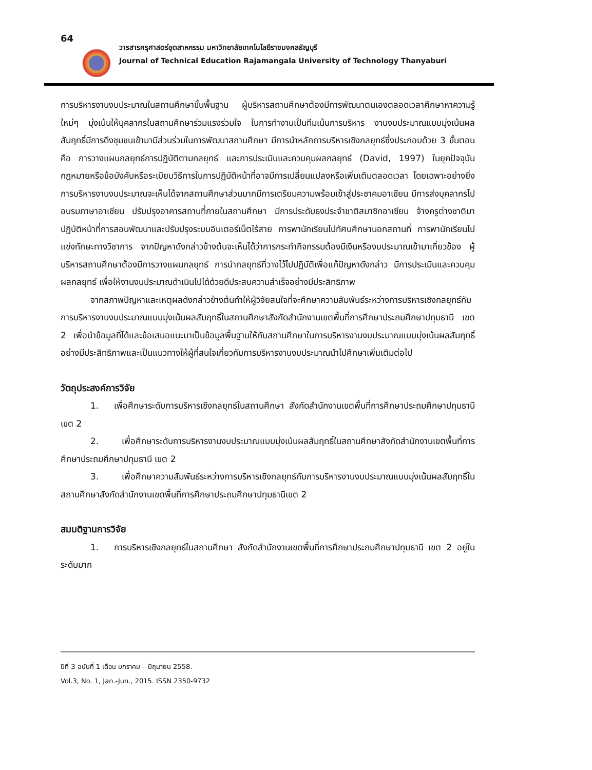64
วารสารครุศาสตร์อุตสาหกรรม มหาวิทยาลัยเทคโนโลยีราชมงคลธัญบุรี
Journal of Technical Education Rajamangala University of Technology Thanyaburi
การบริหารงานงบประมาณในสถานศึกษาขั้นพื้นฐาน ผู้บริหารสถานศึกษาต้องมีการพัฒนาตนเองตลอดเวลาศึกษาหาความรู้ใหม่ๆ มุ่งเน้นให้บุคลากรในสถานศึกษาร่วมแรงร่วมใจ ในการทำงานเป็นทีมเน้นการบริหาร งานงบประมาณแบบมุ่งเน้นผลสัมฤทธิ์มีการดึงชุมชนเข้ามามีส่วนร่วมในการพัฒนาสถานศึกษา มีการนำหลักการบริหารเชิงกลยุทธ์ซึ่งประกอบด้วย 3 ขั้นตอน คือ การวางแผนกลยุทธ์การปฏิบัติตามกลยุทธ์ และการประเมินและควบคุมผลกลยุทธ์ (David, 1997) ในยุคปัจจุบันกฎหมายหรือข้อบังคับหรือระเบียบวิธีการในการปฏิบัติหน้าที่อาจมีการเปลี่ยนแปลงหรือเพิ่มเติมตลอดเวลา โดยเฉพาะอย่างยิ่งการบริหารงานงบประมาณจะเห็นได้จากสถานศึกษาส่วนมากมีการเตรียมความพร้อมเข้าสู่ประชาคมอาเซียน มีการส่งบุคลากรไปอบรมภาษาอาเซียน ปรับปรุงอาคารสถานที่ภายในสถานศึกษา มีการประดับธงประจำชาติสมาชิกอาเซียน จ้างครูต่างชาติมาปฏิบัติหน้าที่การสอนพัฒนาและปรับปรุงระบบอินเตอร์เน็ตไร้สาย การพานักเรียนไปทัศนศึกษานอกสถานที่ การพานักเรียนไปแข่งทักษะทางวิชาการ จากปัญหาดังกล่าวข้างต้นจะเห็นได้ว่าการกระทำกิจกรรมต้องมีเงินหรืองบประมาณเข้ามาเกี่ยวข้อง ผู้บริหารสถานศึกษาต้องมีการวางแผนกลยุทธ์ การนำกลยุทธ์ที่วางไว้ไปปฏิบัติเพื่อแก้ปัญหาดังกล่าว มีการประเมินและควบคุมผลกลยุทธ์ เพื่อให้งานงบประมาณดำเนินไปได้ด้วยดีประสบความสำเร็จอย่างมีประสิทธิภาพ
จากสภาพปัญหาและเหตุผลดังกล่าวข้างต้นทำให้ผู้วิจัยสนใจที่จะศึกษาความสัมพันธ์ระหว่างการบริหารเชิงกลยุทธ์กับการบริหารงานงบประมาณแบบมุ่งเน้นผลสัมฤทธิ์ในสถานศึกษาสังกัดสำนักงานเขตพื้นที่การศึกษาประถมศึกษาปทุมธานี เขต 2 เพื่อนำข้อมูลที่ได้และข้อเสนอแนะมาเป็นข้อมูลพื้นฐานให้กับสถานศึกษาในการบริหารงานงบประมาณแบบมุ่งเน้นผลสัมฤทธิ์อย่างมีประสิทธิภาพและเป็นแนวทางให้ผู้ที่สนใจเกี่ยวกับการบริหารงานงบประมาณนำไปศึกษาเพิ่มเติมต่อไป
วัตถุประสงค์การวิจัย
1. เพื่อศึกษาระดับการบริหารเชิงกลยุทธ์ในสถานศึกษา สังกัดสำนักงานเขตพื้นที่การศึกษาประถมศึกษาปทุมธานี เขต 2
2. เพื่อศึกษาระดับการบริหารงานงบประมาณแบบมุ่งเน้นผลสัมฤทธิ์ในสถานศึกษาสังกัดสำนักงานเขตพื้นที่การศึกษาประถมศึกษาปทุมธานี เขต 2
3. เพื่อศึกษาความสัมพันธ์ระหว่างการบริหารเชิงกลยุทธ์กับการบริหารงานงบประมาณแบบมุ่งเน้นผลสัมฤทธิ์ในสถานศึกษาสังกัดสำนักงานเขตพื้นที่การศึกษาประถมศึกษาปทุมธานีเขต 2
สมมติฐานการวิจัย
1. การบริหารเชิงกลยุทธ์ในสถานศึกษา สังกัดสำนักงานเขตพื้นที่การศึกษาประถมศึกษาปทุมธานี เขต 2 อยู่ในระดับมาก
ปีที่ 3 ฉบับที่ 1 เดือน มกราคม – มิถุนายน 2558.
Vol.3, No. 1, Jan.-Jun., 2015. ISSN 2350-9732